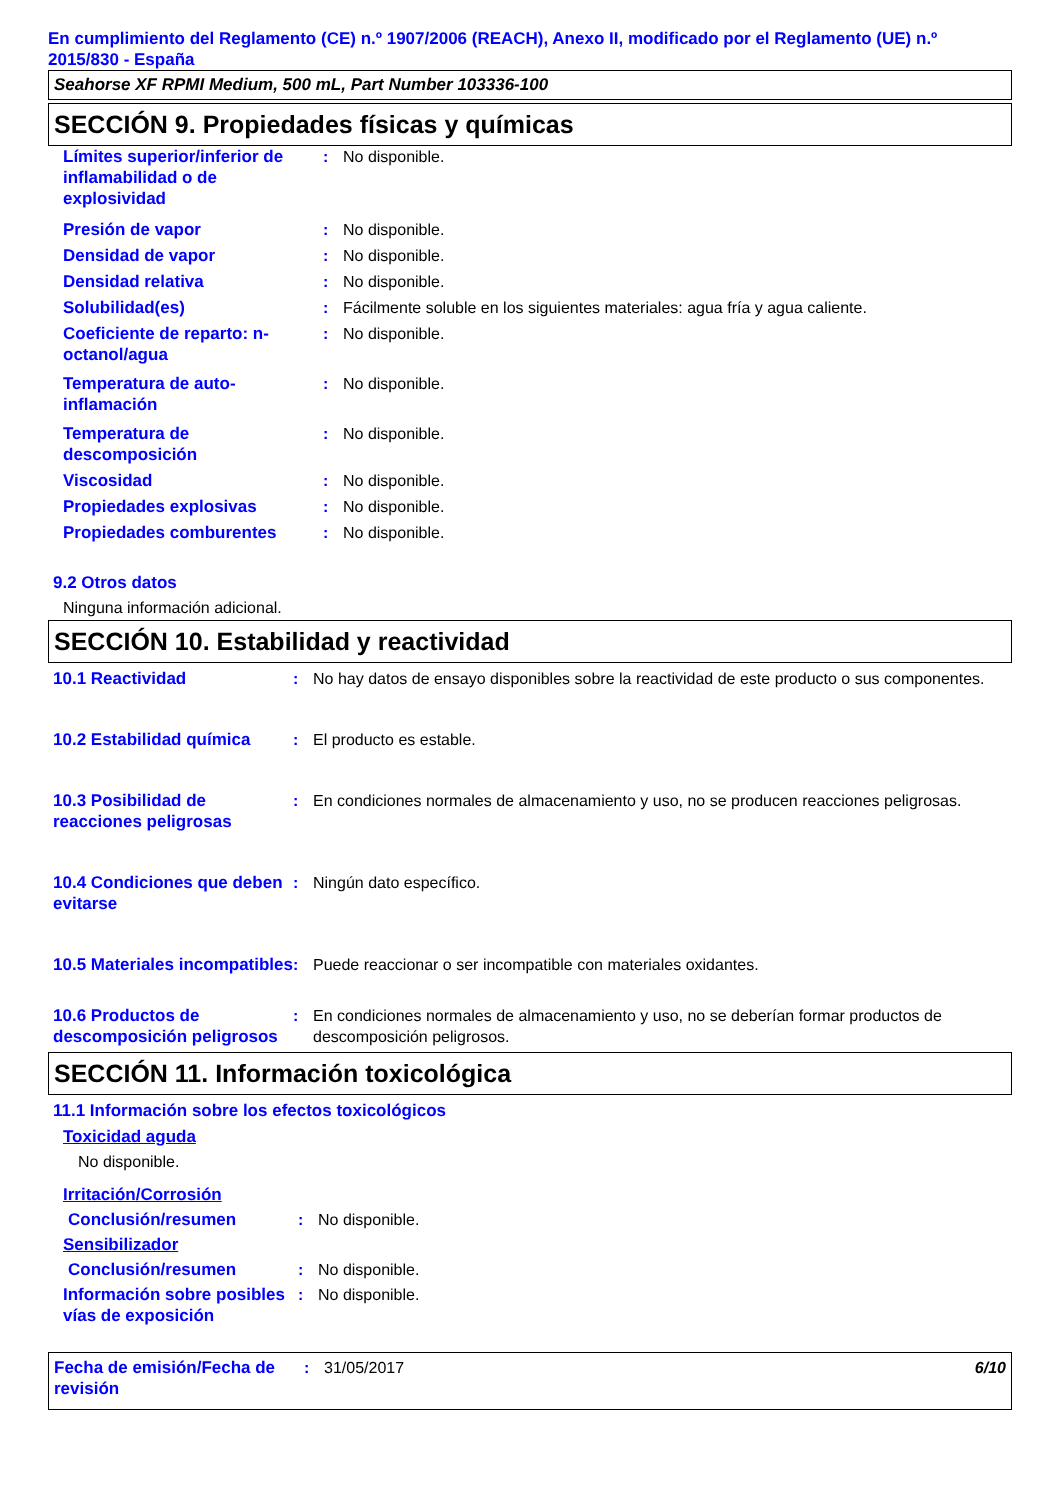En cumplimiento del Reglamento (CE) n.º 1907/2006 (REACH), Anexo II, modificado por el Reglamento (UE) n.º 2015/830 - España
Seahorse XF RPMI Medium, 500 mL, Part Number 103336-100
SECCIÓN 9. Propiedades físicas y químicas
| Límites superior/inferior de inflamabilidad o de explosividad | : | No disponible. |
| Presión de vapor | : | No disponible. |
| Densidad de vapor | : | No disponible. |
| Densidad relativa | : | No disponible. |
| Solubilidad(es) | : | Fácilmente soluble en los siguientes materiales: agua fría y agua caliente. |
| Coeficiente de reparto: n-octanol/agua | : | No disponible. |
| Temperatura de auto-inflamación | : | No disponible. |
| Temperatura de descomposición | : | No disponible. |
| Viscosidad | : | No disponible. |
| Propiedades explosivas | : | No disponible. |
| Propiedades comburentes | : | No disponible. |
9.2 Otros datos
Ninguna información adicional.
SECCIÓN 10. Estabilidad y reactividad
| 10.1 Reactividad | : | No hay datos de ensayo disponibles sobre la reactividad de este producto o sus componentes. |
| 10.2 Estabilidad química | : | El producto es estable. |
| 10.3 Posibilidad de reacciones peligrosas | : | En condiciones normales de almacenamiento y uso, no se producen reacciones peligrosas. |
| 10.4 Condiciones que deben evitarse | : | Ningún dato específico. |
| 10.5 Materiales incompatibles | : | Puede reaccionar o ser incompatible con materiales oxidantes. |
| 10.6 Productos de descomposición peligrosos | : | En condiciones normales de almacenamiento y uso, no se deberían formar productos de descomposición peligrosos. |
SECCIÓN 11. Información toxicológica
11.1 Información sobre los efectos toxicológicos
Toxicidad aguda
No disponible.
Irritación/Corrosión
| Conclusión/resumen | : | No disponible. |
| Sensibilizador | | |
| Conclusión/resumen | : | No disponible. |
| Información sobre posibles vías de exposición | : | No disponible. |
| Fecha de emisión/Fecha de revisión | : | 31/05/2017 | 6/10 |